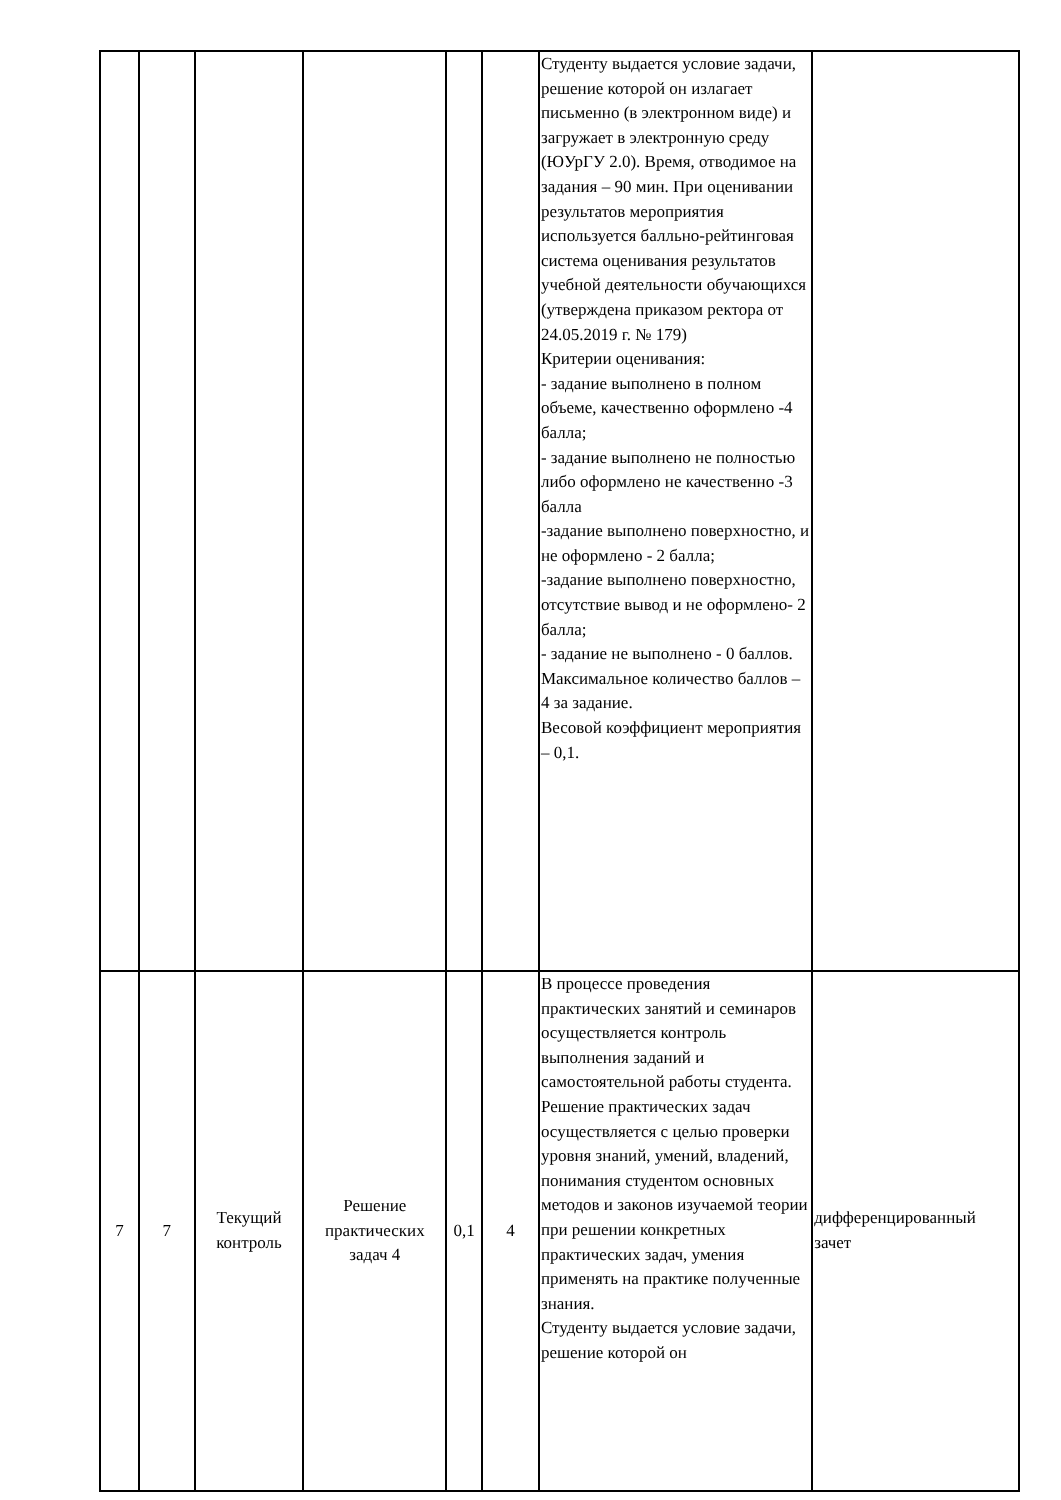| | | | | | | Студенту выдается условие задачи, решение которой он излагает письменно (в электронном виде) и загружает в электронную среду (ЮУрГУ 2.0). Время, отводимое на задания – 90 мин. При оценивании результатов мероприятия используется балльно-рейтинговая система оценивания результатов учебной деятельности обучающихся (утверждена приказом ректора от 24.05.2019 г. № 179) Критерии оценивания: - задание выполнено в полном объеме, качественно оформлено -4 балла; - задание выполнено не полностью либо оформлено не качественно -3 балла -задание выполнено поверхностно, и не оформлено - 2 балла; -задание выполнено поверхностно, отсутствие вывод и не оформлено- 2 балла; - задание не выполнено - 0 баллов. Максимальное количество баллов – 4 за задание. Весовой коэффициент мероприятия – 0,1. | |
| 7 | 7 | Текущий контроль | Решение практических задач 4 | 0,1 | 4 | В процессе проведения практических занятий и семинаров осуществляется контроль выполнения заданий и самостоятельной работы студента. Решение практических задач осуществляется с целью проверки уровня знаний, умений, владений, понимания студентом основных методов и законов изучаемой теории при решении конкретных практических задач, умения применять на практике полученные знания. Студенту выдается условие задачи, решение которой он | дифференцированный зачет |